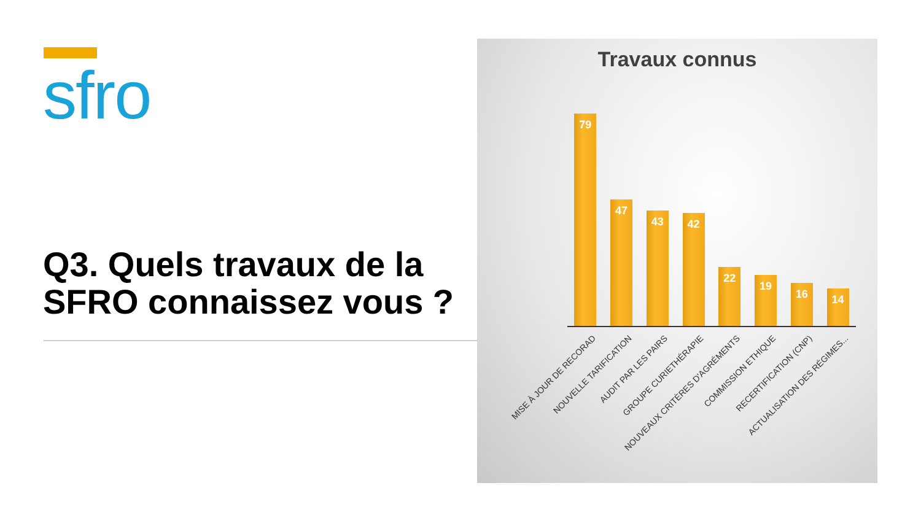sfro
Q3. Quels travaux de la SFRO connaissez vous ?
Travaux connus
79
47
43
42
22
19
16
14
MISE À JOUR DE RECORAD
NOUVELLE TARIFICATION
AUDIT PAR LES PAIRS
GROUPE CURIETHÉRAPIE
NOUVEAUX CRITÈRES D'AGRÉMENTS
COMMISSION ETHIQUE
RECERTIFICATION (CNP)
ACTUALISATION DES RÉGIMES...